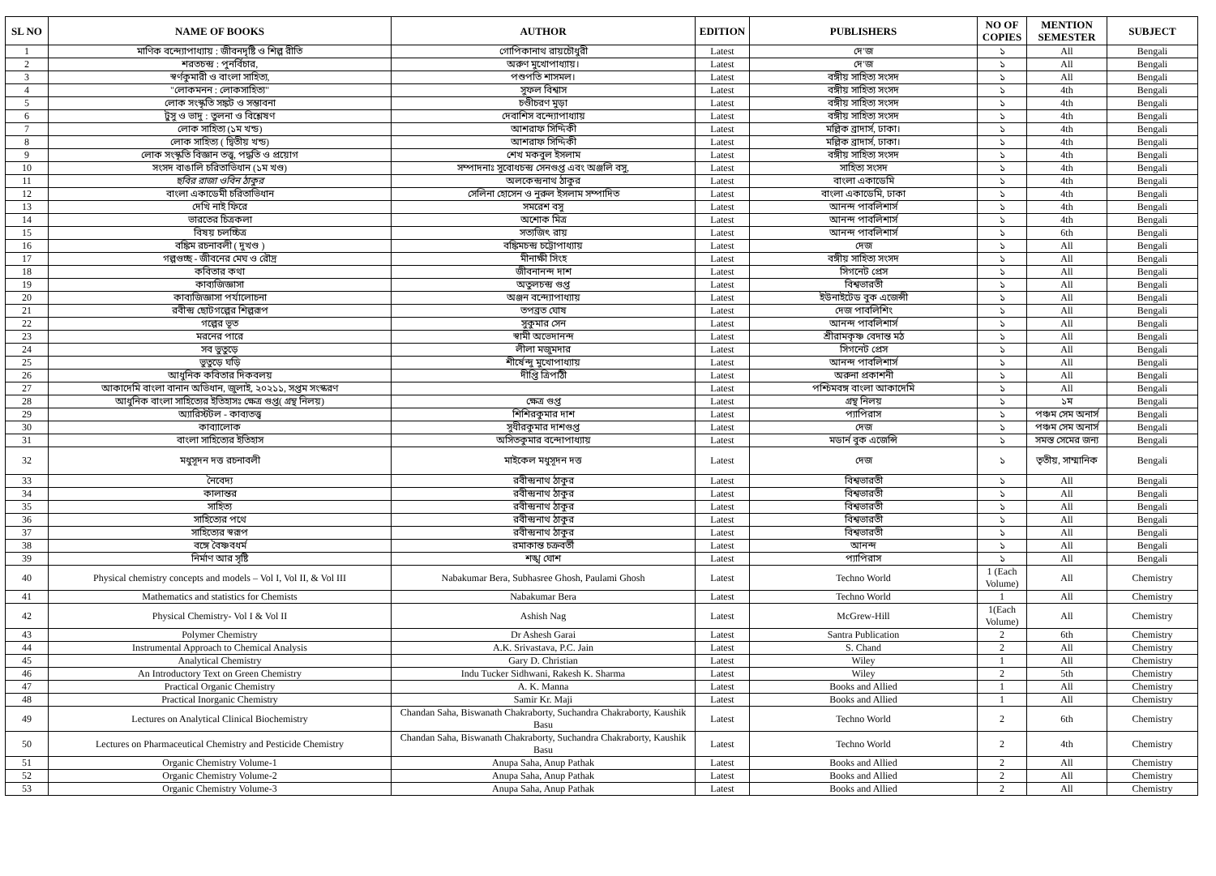| SL NO | NAME OF BOOKS | AUTHOR | EDITION | PUBLISHERS | NO OF COPIES | MENTION SEMESTER | SUBJECT |
| --- | --- | --- | --- | --- | --- | --- | --- |
| 1 | মাণিক বন্দ্যোপাধ্যায় : জীবনদৃষ্টি ও শিল্প রীতি | গোপিকানাথ রায়চৌধুরী | Latest | দে'জ | ১ | All | Bengali |
| 2 | শরতচন্দ্র : পুনর্বিচার, | অরুণ মুখোপাধ্যায়। | Latest | দে'জ | ১ | All | Bengali |
| 3 | স্বর্ণকুমারী ও বাংলা সাহিত্য, | পশুপতি শাসমল। | Latest | বঙ্গীয় সাহিত্য সংসদ | ১ | All | Bengali |
| 4 | "লোকমনন : লোকসাহিত্য" | সুফল বিশ্বাস | Latest | বঙ্গীয় সাহিত্য সংসদ | ১ | 4th | Bengali |
| 5 | লোক সংস্কৃতি সঙ্কট ও সম্ভাবনা | চণ্ডীচরণ মুড়া | Latest | বঙ্গীয় সাহিত্য সংসদ | ১ | 4th | Bengali |
| 6 | টুসু ও ভাদু : তুলনা ও বিশ্লেষণ | দেবাশিস বন্দ্যোপাধ্যায় | Latest | বঙ্গীয় সাহিত্য সংসদ | ১ | 4th | Bengali |
| 7 | লোক সাহিত্য (১ম খন্ড) | আশরাফ সিদ্দিকী | Latest | মল্লিক ব্রাদার্স, ঢাকা। | ১ | 4th | Bengali |
| 8 | লোক সাহিত্য ( দ্বিতীয় খন্ড) | আশরাফ সিদ্দিকী | Latest | মল্লিক ব্রাদার্স, ঢাকা। | ১ | 4th | Bengali |
| 9 | লোক সংস্কৃতি বিজ্ঞান তত্ত্ব, পদ্ধতি ও প্রয়োগ | শেখ মকবুল ইসলাম | Latest | বঙ্গীয় সাহিত্য সংসদ | ১ | 4th | Bengali |
| 10 | সংসদ বাঙালি চরিতাভিধান (১ম খণ্ড) | সম্পাদনাঃ সুবোধচন্দ্র সেনগুপ্ত এবং অঞ্জলি বসু, | Latest | সাহিত্য সংসদ | ১ | 4th | Bengali |
| 11 | ছবির রাজা ওবিন ঠাকুর | অলকেন্দ্রনাথ ঠাকুর | Latest | বাংলা একাডেমি | ১ | 4th | Bengali |
| 12 | বাংলা একাডেমী চরিতাভিধান | সেলিনা হোসেন ও নুরুল ইসলাম সম্পাদিত | Latest | বাংলা একাডেমি, ঢাকা | ১ | 4th | Bengali |
| 13 | দেখি নাই ফিরে | সমরেশ বসু | Latest | আনন্দ পাবলিশার্স | ১ | 4th | Bengali |
| 14 | ভারতের চিত্রকলা | অশোক মিত্র | Latest | আনন্দ পাবলিশার্স | ১ | 4th | Bengali |
| 15 | বিষয় চলচ্চিত্র | সত্যজিৎ রায় | Latest | আনন্দ পাবলিশার্স | ১ | 6th | Bengali |
| 16 | বঙ্কিম রচনাবলী ( দুখণ্ড ) | বঙ্কিমচন্দ্র চট্টোপাধ্যায় | Latest | দেজ | ১ | All | Bengali |
| 17 | গল্পগুচ্ছ - জীবনের মেঘ ও রৌদ্র | মীনাক্ষী সিংহ | Latest | বঙ্গীয় সাহিত্য সংসদ | ১ | All | Bengali |
| 18 | কবিতার কথা | জীবনানন্দ দাশ | Latest | সিগনেট প্রেস | ১ | All | Bengali |
| 19 | কাব্যজিজ্ঞাসা | অতুলচন্দ্র গুপ্ত | Latest | বিশ্বভারতী | ১ | All | Bengali |
| 20 | কাব্যজিজ্ঞাসা পর্যালোচনা | অঞ্জন বন্দ্যোপাধ্যায় | Latest | ইউনাইটেড বুক এজেন্সী | ১ | All | Bengali |
| 21 | রবীন্দ্র ছোটগল্পের শিল্পরূপ | তপব্রত ঘোষ | Latest | দেজ পাবলিশিং | ১ | All | Bengali |
| 22 | গল্পের ভূত | সুকুমার সেন | Latest | আনন্দ পাবলিশার্স | ১ | All | Bengali |
| 23 | মরনের পারে | স্বামী অভেদানন্দ | Latest | শ্রীরামকৃষ্ণ বেদান্ত মঠ | ১ | All | Bengali |
| 24 | সব ভুতুড়ে | লীলা মজুমদার | Latest | সিগনেট প্রেস | ১ | All | Bengali |
| 25 | ভুতুড়ে ঘড়ি | শীর্ষেন্দু মুখোপাধ্যায় | Latest | আনন্দ পাবলিশার্স | ১ | All | Bengali |
| 26 | আধুনিক কবিতার দিকবলয় | দীপ্তি ত্রিপাঠী | Latest | অরুনা প্রকাশনী | ১ | All | Bengali |
| 27 | আকাদেমি বাংলা বানান অভিধান, জুলাই, ২০২১১, সপ্তম সংস্করণ | | Latest | পশ্চিমবঙ্গ বাংলা আকাদেমি | ১ | All | Bengali |
| 28 | আধুনিক বাংলা সাহিত্যের ইতিহাসঃ ক্ষেত্র গুপ্ত( গ্রন্থ নিলয়) | ক্ষেত্র গুপ্ত | Latest | গ্রন্থ নিলয় | ১ | ১ম | Bengali |
| 29 | অ্যারিস্টটল - কাব্যতত্ত্ব | শিশিরকুমার দাশ | Latest | প্যাপিরাস | ১ | পঞ্চম সেম অনার্স | Bengali |
| 30 | কাব্যালোক | সুধীরকুমার দাশগুপ্ত | Latest | দেজ | ১ | পঞ্চম সেম অনার্স | Bengali |
| 31 | বাংলা সাহিত্যের ইতিহাস | অসিতকুমার বন্দোপাধ্যায় | Latest | মডার্ন বুক এজেন্সি | ১ | সমস্ত সেমের জন্য | Bengali |
| 32 | মধুসূদন দত্ত রচনাবলী | মাইকেল মধুসূদন দত্ত | Latest | দেজ | ১ | তৃতীয়, সাম্মানিক | Bengali |
| 33 | নৈবেদ্য | রবীন্দ্রনাথ ঠাকুর | Latest | বিশ্বভারতী | ১ | All | Bengali |
| 34 | কালান্তর | রবীন্দ্রনাথ ঠাকুর | Latest | বিশ্বভারতী | ১ | All | Bengali |
| 35 | সাহিত্য | রবীন্দ্রনাথ ঠাকুর | Latest | বিশ্বভারতী | ১ | All | Bengali |
| 36 | সাহিত্যের পথে | রবীন্দ্রনাথ ঠাকুর | Latest | বিশ্বভারতী | ১ | All | Bengali |
| 37 | সাহিত্যের স্বরূপ | রবীন্দ্রনাথ ঠাকুর | Latest | বিশ্বভারতী | ১ | All | Bengali |
| 38 | বঙ্গে বৈষ্ণবধর্ম | রমাকান্ত চক্রবর্তী | Latest | আনন্দ | ১ | All | Bengali |
| 39 | নির্মাণ আর সৃষ্টি | শঙ্খ ঘোশ | Latest | প্যাপিরাস | ১ | All | Bengali |
| 40 | Physical chemistry concepts and models – Vol I, Vol II, & Vol III | Nabakumar Bera, Subhasree Ghosh, Paulami Ghosh | Latest | Techno World | 1 (Each Volume) | All | Chemistry |
| 41 | Mathematics and statistics for Chemists | Nabakumar Bera | Latest | Techno World | 1 | All | Chemistry |
| 42 | Physical Chemistry- Vol I & Vol II | Ashish Nag | Latest | McGrew-Hill | 1(Each Volume) | All | Chemistry |
| 43 | Polymer Chemistry | Dr Ashesh Garai | Latest | Santra Publication | 2 | 6th | Chemistry |
| 44 | Instrumental Approach to Chemical Analysis | A.K. Srivastava, P.C. Jain | Latest | S. Chand | 2 | All | Chemistry |
| 45 | Analytical Chemistry | Gary D. Christian | Latest | Wiley | 1 | All | Chemistry |
| 46 | An Introductory Text on Green Chemistry | Indu Tucker Sidhwani, Rakesh K. Sharma | Latest | Wiley | 2 | 5th | Chemistry |
| 47 | Practical Organic Chemistry | A. K. Manna | Latest | Books and Allied | 1 | All | Chemistry |
| 48 | Practical Inorganic Chemistry | Samir Kr. Maji | Latest | Books and Allied | 1 | All | Chemistry |
| 49 | Lectures on Analytical Clinical Biochemistry | Chandan Saha, Biswanath Chakraborty, Suchandra Chakraborty, Kaushik Basu | Latest | Techno World | 2 | 6th | Chemistry |
| 50 | Lectures on Pharmaceutical Chemistry and Pesticide Chemistry | Chandan Saha, Biswanath Chakraborty, Suchandra Chakraborty, Kaushik Basu | Latest | Techno World | 2 | 4th | Chemistry |
| 51 | Organic Chemistry Volume-1 | Anupa Saha, Anup Pathak | Latest | Books and Allied | 2 | All | Chemistry |
| 52 | Organic Chemistry Volume-2 | Anupa Saha, Anup Pathak | Latest | Books and Allied | 2 | All | Chemistry |
| 53 | Organic Chemistry Volume-3 | Anupa Saha, Anup Pathak | Latest | Books and Allied | 2 | All | Chemistry |